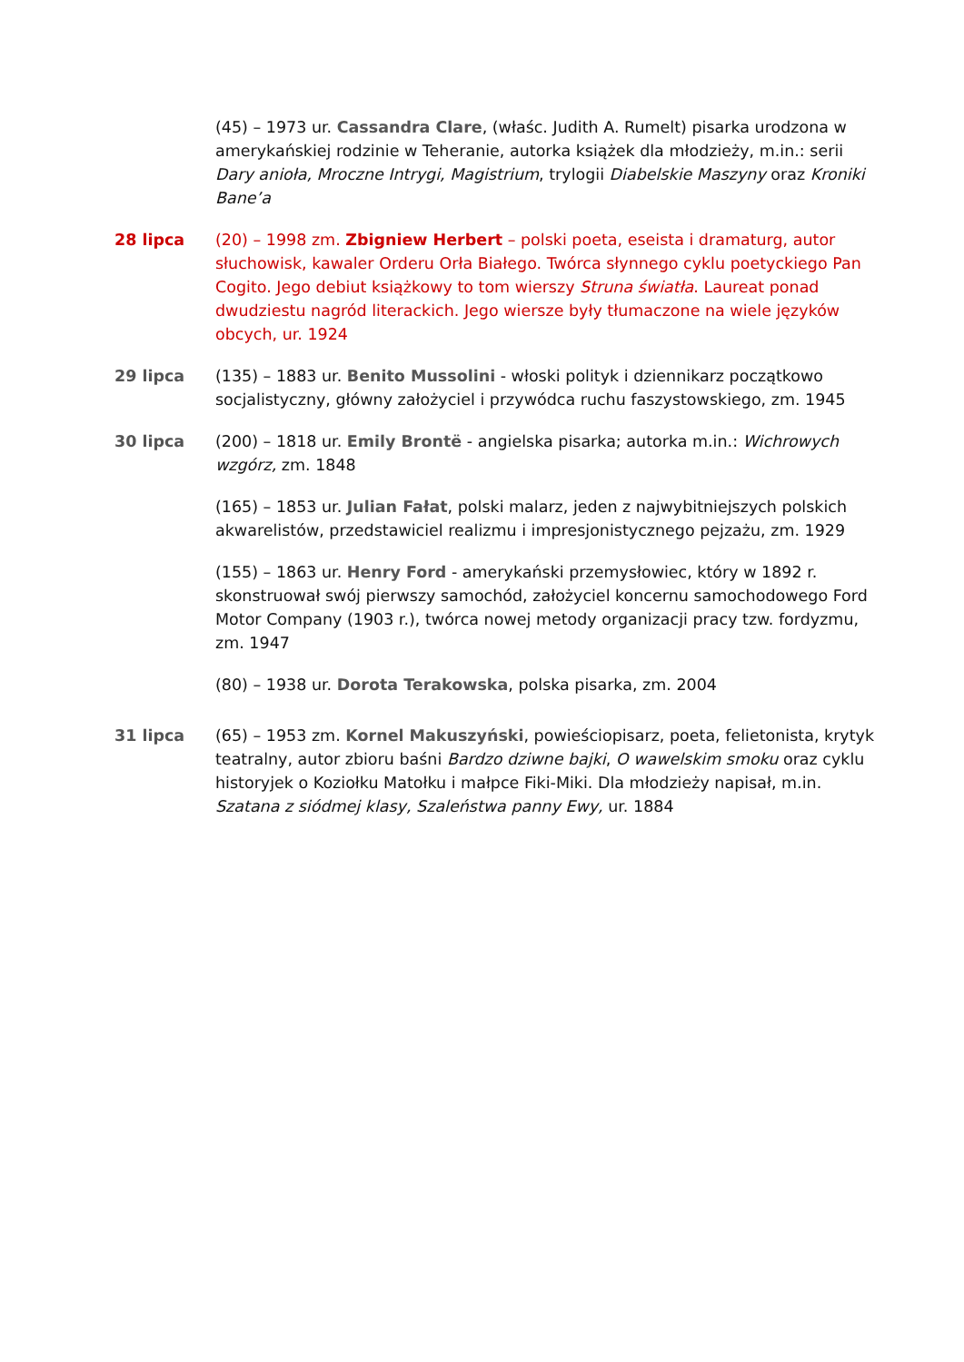(45) – 1973 ur. Cassandra Clare, (właśc. Judith A. Rumelt) pisarka urodzona w amerykańskiej rodzinie w Teheranie, autorka książek dla młodzieży, m.in.: serii Dary anioła, Mroczne Intrygi, Magistrium, trylogii Diabelskie Maszyny oraz Kroniki Bane’a
28 lipca (20) – 1998 zm. Zbigniew Herbert – polski poeta, eseista i dramaturg, autor słuchowisk, kawaler Orderu Orła Białego. Twórca słynnego cyklu poetyckiego Pan Cogito. Jego debiut książkowy to tom wierszy Struna światła. Laureat ponad dwudziestu nagród literackich. Jego wiersze były tłumaczone na wiele języków obcych, ur. 1924
29 lipca (135) – 1883 ur. Benito Mussolini - włoski polityk i dziennikarz początkowo socjalistyczny, główny założyciel i przywódca ruchu faszystowskiego, zm. 1945
30 lipca (200) – 1818 ur. Emily Brontë - angielska pisarka; autorka m.in.: Wichrowych wzgórz, zm. 1848
(165) – 1853 ur. Julian Fałat, polski malarz, jeden z najwybitniejszych polskich akwarelistów, przedstawiciel realizmu i impresjonistycznego pejzażu, zm. 1929
(155) – 1863 ur. Henry Ford - amerykański przemysłowiec, który w 1892 r. skonstruował swój pierwszy samochód, założyciel koncernu samochodowego Ford Motor Company (1903 r.), twórca nowej metody organizacji pracy tzw. fordyzmu, zm. 1947
(80) – 1938 ur. Dorota Terakowska, polska pisarka, zm. 2004
31 lipca (65) – 1953 zm. Kornel Makuszyński, powieściopisarz, poeta, felietonista, krytyk teatralny, autor zbioru baśni Bardzo dziwne bajki, O wawelskim smoku oraz cyklu historyjek o Koziołku Matołku i małpce Fiki-Miki. Dla młodzieży napisał, m.in. Szatana z siódmej klasy, Szaleństwa panny Ewy, ur. 1884